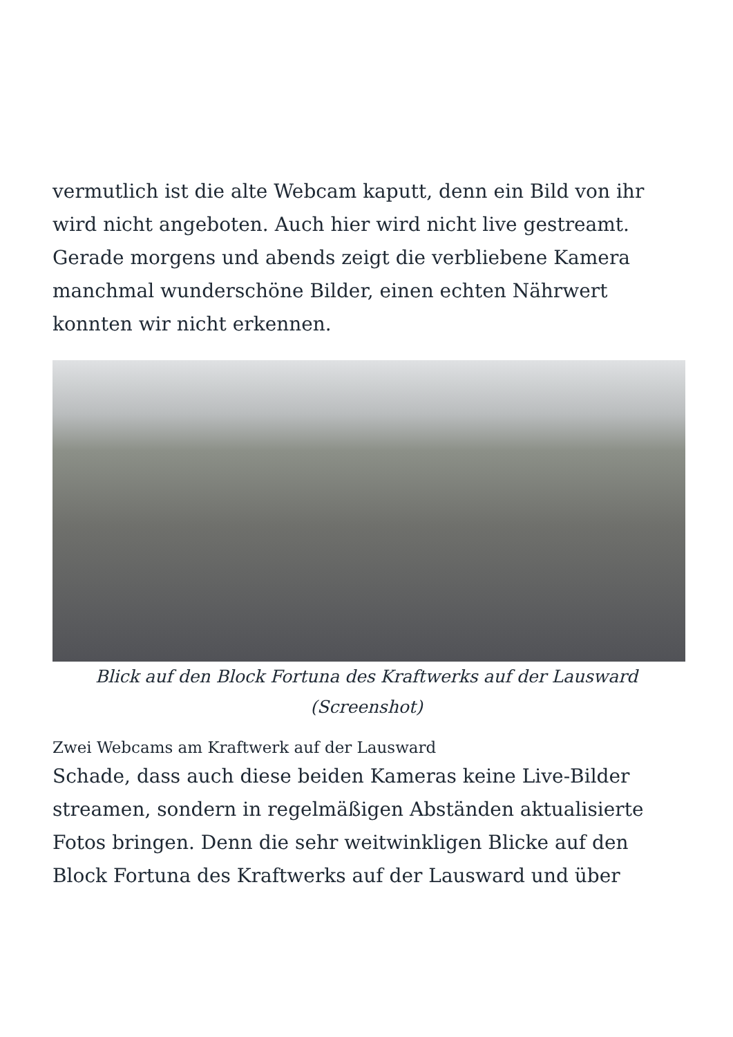vermutlich ist die alte Webcam kaputt, denn ein Bild von ihr wird nicht angeboten. Auch hier wird nicht live gestreamt. Gerade morgens und abends zeigt die verbliebene Kamera manchmal wunderschöne Bilder, einen echten Nährwert konnten wir nicht erkennen.
Blick auf den Block Fortuna des Kraftwerks auf der Lausward (Screenshot)
Zwei Webcams am Kraftwerk auf der Lausward
Schade, dass auch diese beiden Kameras keine Live-Bilder streamen, sondern in regelmäßigen Abständen aktualisierte Fotos bringen. Denn die sehr weitwinkligen Blicke auf den Block Fortuna des Kraftwerks auf der Lausward und über